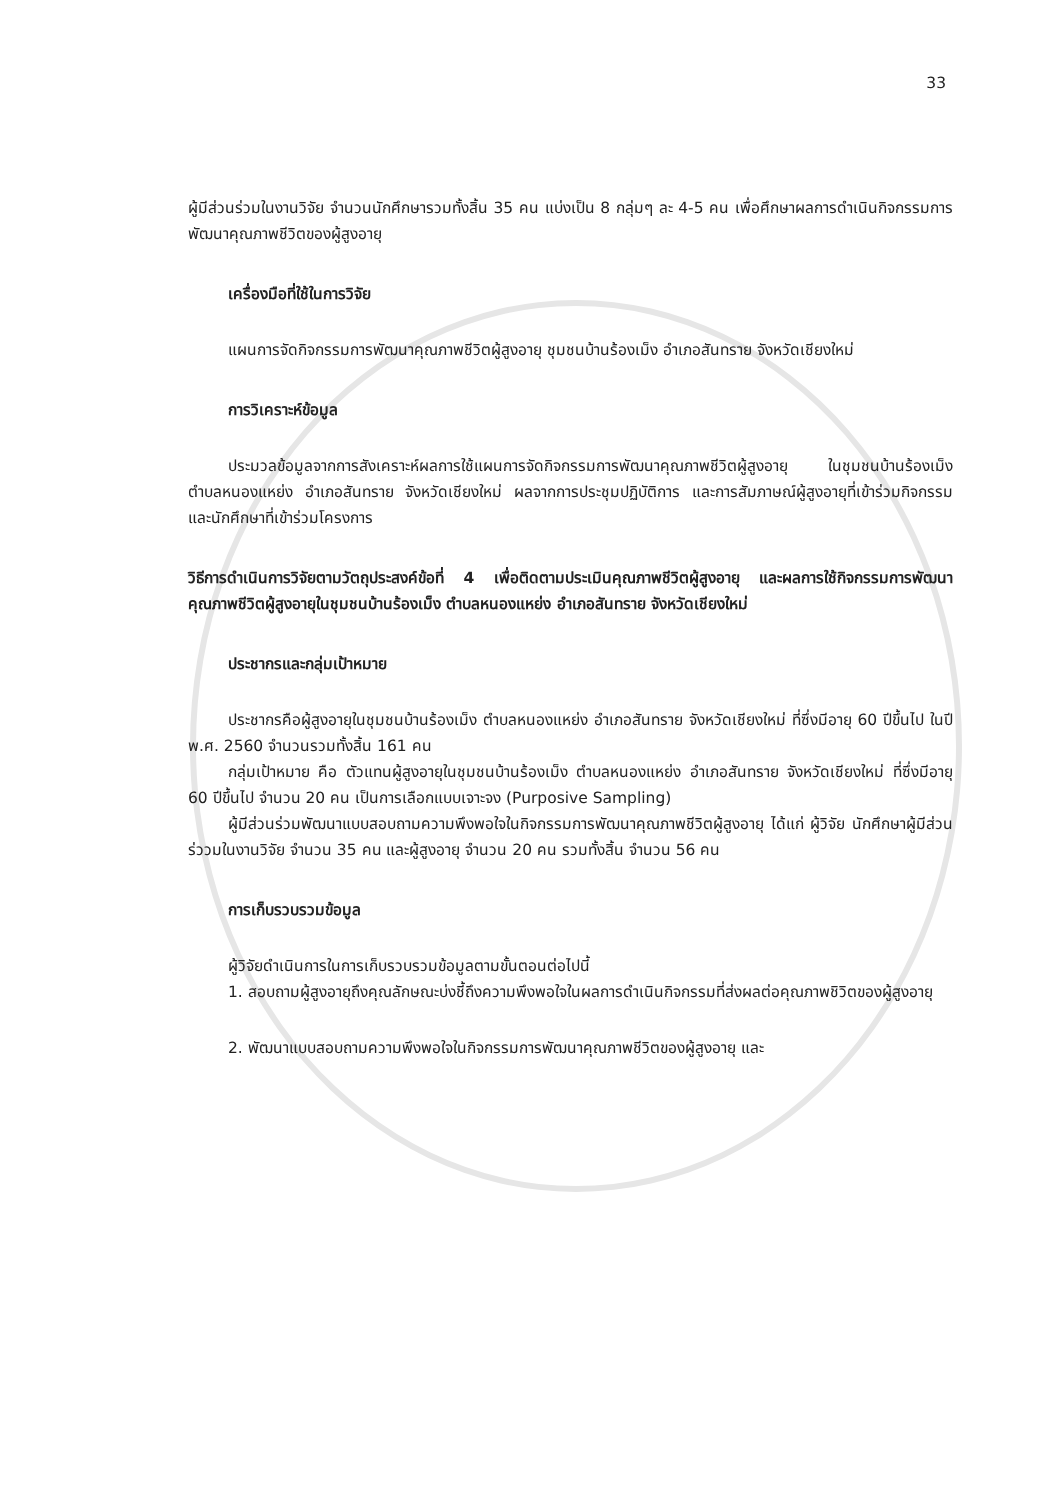33
ผู้มีส่วนร่วมในงานวิจัย จำนวนนักศึกษารวมทั้งสิ้น 35 คน แบ่งเป็น 8 กลุ่มๆ ละ 4-5 คน เพื่อศึกษาผลการดำเนินกิจกรรมการพัฒนาคุณภาพชีวิตของผู้สูงอายุ
เครื่องมือที่ใช้ในการวิจัย
แผนการจัดกิจกรรมการพัฒนาคุณภาพชีวิตผู้สูงอายุ ชุมชนบ้านร้องเม็ง อำเภอสันทราย จังหวัดเชียงใหม่
การวิเคราะห์ข้อมูล
ประมวลข้อมูลจากการสังเคราะห์ผลการใช้แผนการจัดกิจกรรมการพัฒนาคุณภาพชีวิตผู้สูงอายุ ในชุมชนบ้านร้องเม็ง ตำบลหนองแหย่ง อำเภอสันทราย จังหวัดเชียงใหม่ ผลจากการประชุมปฏิบัติการ และการสัมภาษณ์ผู้สูงอายุที่เข้าร่วมกิจกรรม และนักศึกษาที่เข้าร่วมโครงการ
วิธีการดำเนินการวิจัยตามวัตถุประสงค์ข้อที่ 4 เพื่อติดตามประเมินคุณภาพชีวิตผู้สูงอายุ และผลการใช้กิจกรรมการพัฒนาคุณภาพชีวิตผู้สูงอายุในชุมชนบ้านร้องเม็ง ตำบลหนองแหย่ง อำเภอสันทราย จังหวัดเชียงใหม่
ประชากรและกลุ่มเป้าหมาย
ประชากรคือผู้สูงอายุในชุมชนบ้านร้องเม็ง ตำบลหนองแหย่ง อำเภอสันทราย จังหวัดเชียงใหม่ ที่ซึ่งมีอายุ 60 ปีขึ้นไป ในปี พ.ศ. 2560 จำนวนรวมทั้งสิ้น 161 คน
กลุ่มเป้าหมาย คือ ตัวแทนผู้สูงอายุในชุมชนบ้านร้องเม็ง ตำบลหนองแหย่ง อำเภอสันทราย จังหวัดเชียงใหม่ ที่ซึ่งมีอายุ 60 ปีขึ้นไป จำนวน 20 คน เป็นการเลือกแบบเจาะจง (Purposive Sampling)
ผู้มีส่วนร่วมพัฒนาแบบสอบถามความพึงพอใจในกิจกรรมการพัฒนาคุณภาพชีวิตผู้สูงอายุ ได้แก่ ผู้วิจัย นักศึกษาผู้มีส่วนร่ววมในงานวิจัย จำนวน 35 คน และผู้สูงอายุ จำนวน 20 คน รวมทั้งสิ้น จำนวน 56 คน
การเก็บรวบรวมข้อมูล
ผู้วิจัยดำเนินการในการเก็บรวบรวมข้อมูลตามขั้นตอนต่อไปนี้
1. สอบถามผู้สูงอายุถึงคุณลักษณะบ่งชี้ถึงความพึงพอใจในผลการดำเนินกิจกรรมที่ส่งผลต่อคุณภาพชิวิตของผู้สูงอายุ
2. พัฒนาแบบสอบถามความพึงพอใจในกิจกรรมการพัฒนาคุณภาพชีวิตของผู้สูงอายุ และ